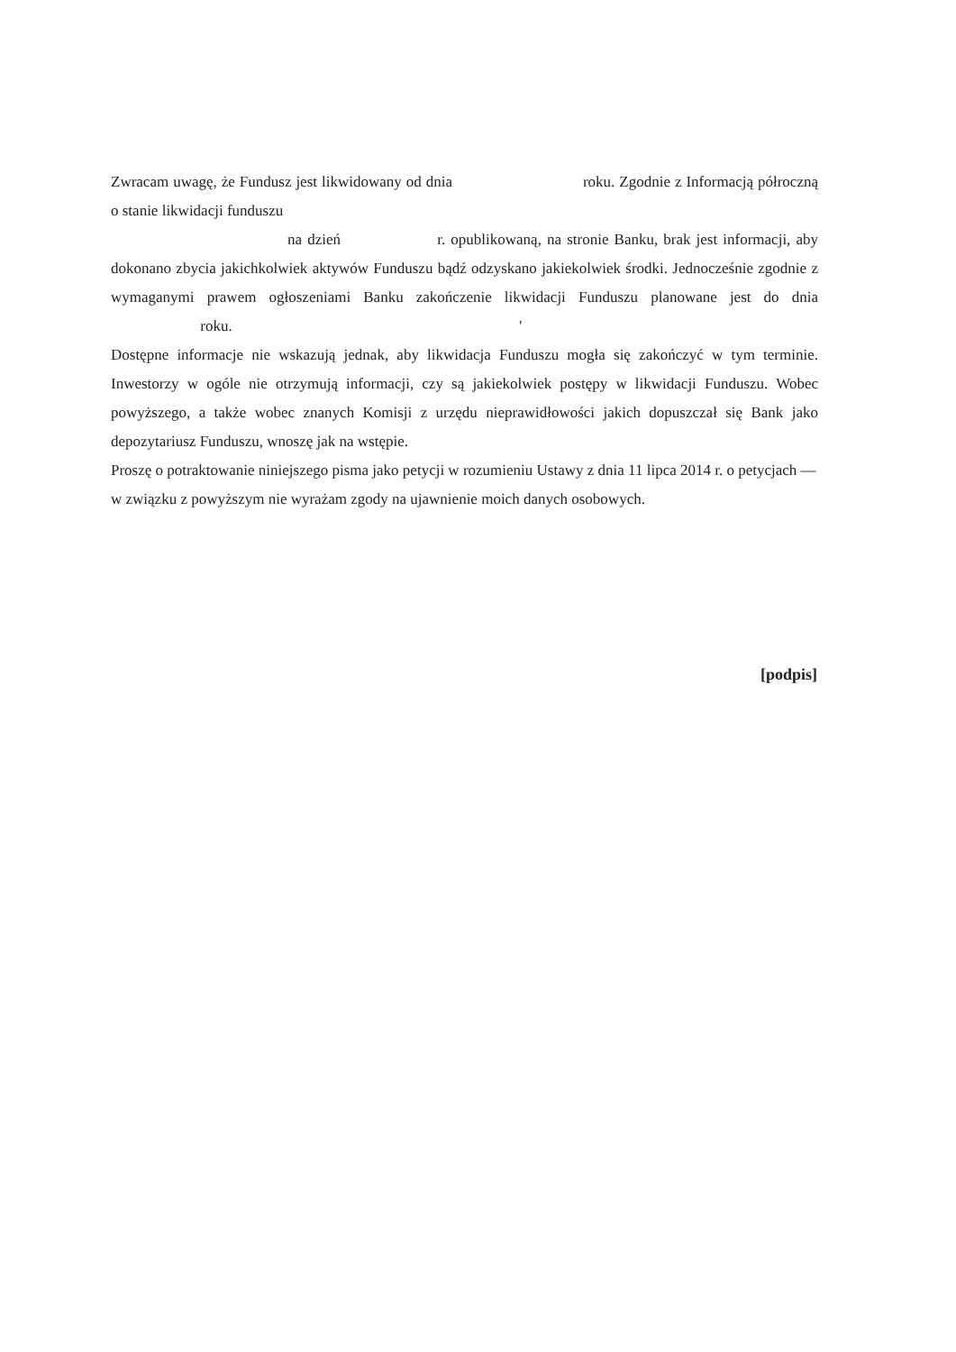Zwracam uwagę, że Fundusz jest likwidowany od dnia roku. Zgodnie z Informacją półroczną o stanie likwidacji funduszu
na dzień r. opublikowaną, na stronie Banku, brak jest informacji, aby dokonano zbycia jakichkolwiek aktywów Funduszu bądź odzyskano jakiekolwiek środki. Jednocześnie zgodnie z wymaganymi prawem ogłoszeniami Banku zakończenie likwidacji Funduszu planowane jest do dnia roku. '
Dostępne informacje nie wskazują jednak, aby likwidacja Funduszu mogła się zakończyć w tym terminie. Inwestorzy w ogóle nie otrzymują informacji, czy są jakiekolwiek postępy w likwidacji Funduszu. Wobec powyższego, a także wobec znanych Komisji z urzędu nieprawidłowości jakich dopuszczał się Bank jako depozytariusz Funduszu, wnoszę jak na wstępie.
Proszę o potraktowanie niniejszego pisma jako petycji w rozumieniu Ustawy z dnia 11 lipca 2014 r. o petycjach — w związku z powyższym nie wyrażam zgody na ujawnienie moich danych osobowych.
[podpis]